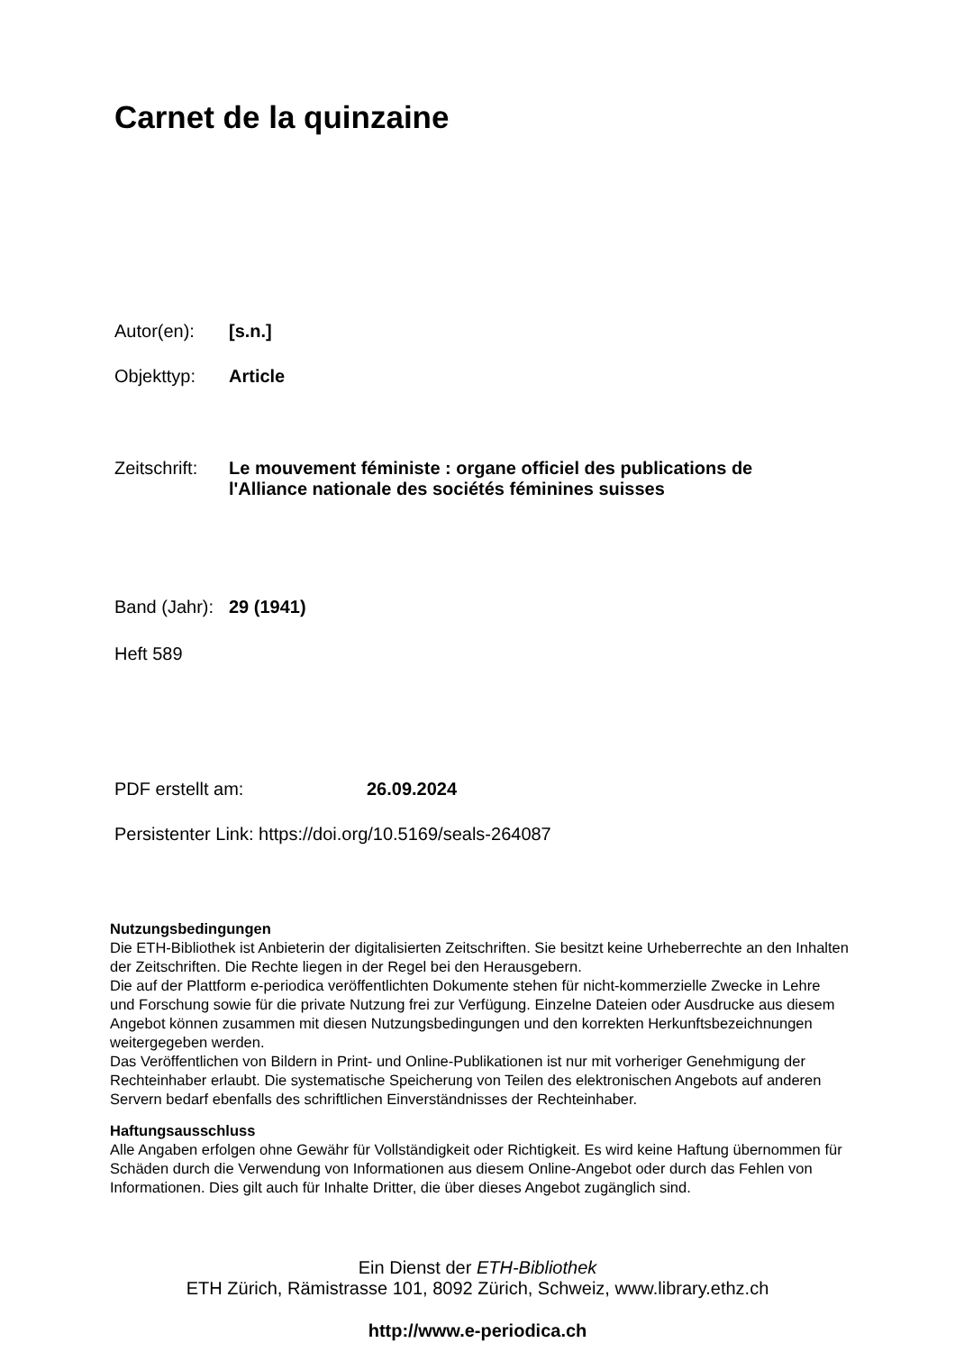Carnet de la quinzaine
Autor(en): [s.n.]
Objekttyp: Article
Zeitschrift: Le mouvement féministe : organe officiel des publications de l'Alliance nationale des sociétés féminines suisses
Band (Jahr): 29 (1941)
Heft 589
PDF erstellt am: 26.09.2024
Persistenter Link: https://doi.org/10.5169/seals-264087
Nutzungsbedingungen
Die ETH-Bibliothek ist Anbieterin der digitalisierten Zeitschriften. Sie besitzt keine Urheberrechte an den Inhalten der Zeitschriften. Die Rechte liegen in der Regel bei den Herausgebern.
Die auf der Plattform e-periodica veröffentlichten Dokumente stehen für nicht-kommerzielle Zwecke in Lehre und Forschung sowie für die private Nutzung frei zur Verfügung. Einzelne Dateien oder Ausdrucke aus diesem Angebot können zusammen mit diesen Nutzungsbedingungen und den korrekten Herkunftsbezeichnungen weitergegeben werden.
Das Veröffentlichen von Bildern in Print- und Online-Publikationen ist nur mit vorheriger Genehmigung der Rechteinhaber erlaubt. Die systematische Speicherung von Teilen des elektronischen Angebots auf anderen Servern bedarf ebenfalls des schriftlichen Einverständnisses der Rechteinhaber.
Haftungsausschluss
Alle Angaben erfolgen ohne Gewähr für Vollständigkeit oder Richtigkeit. Es wird keine Haftung übernommen für Schäden durch die Verwendung von Informationen aus diesem Online-Angebot oder durch das Fehlen von Informationen. Dies gilt auch für Inhalte Dritter, die über dieses Angebot zugänglich sind.
Ein Dienst der ETH-Bibliothek
ETH Zürich, Rämistrasse 101, 8092 Zürich, Schweiz, www.library.ethz.ch
http://www.e-periodica.ch